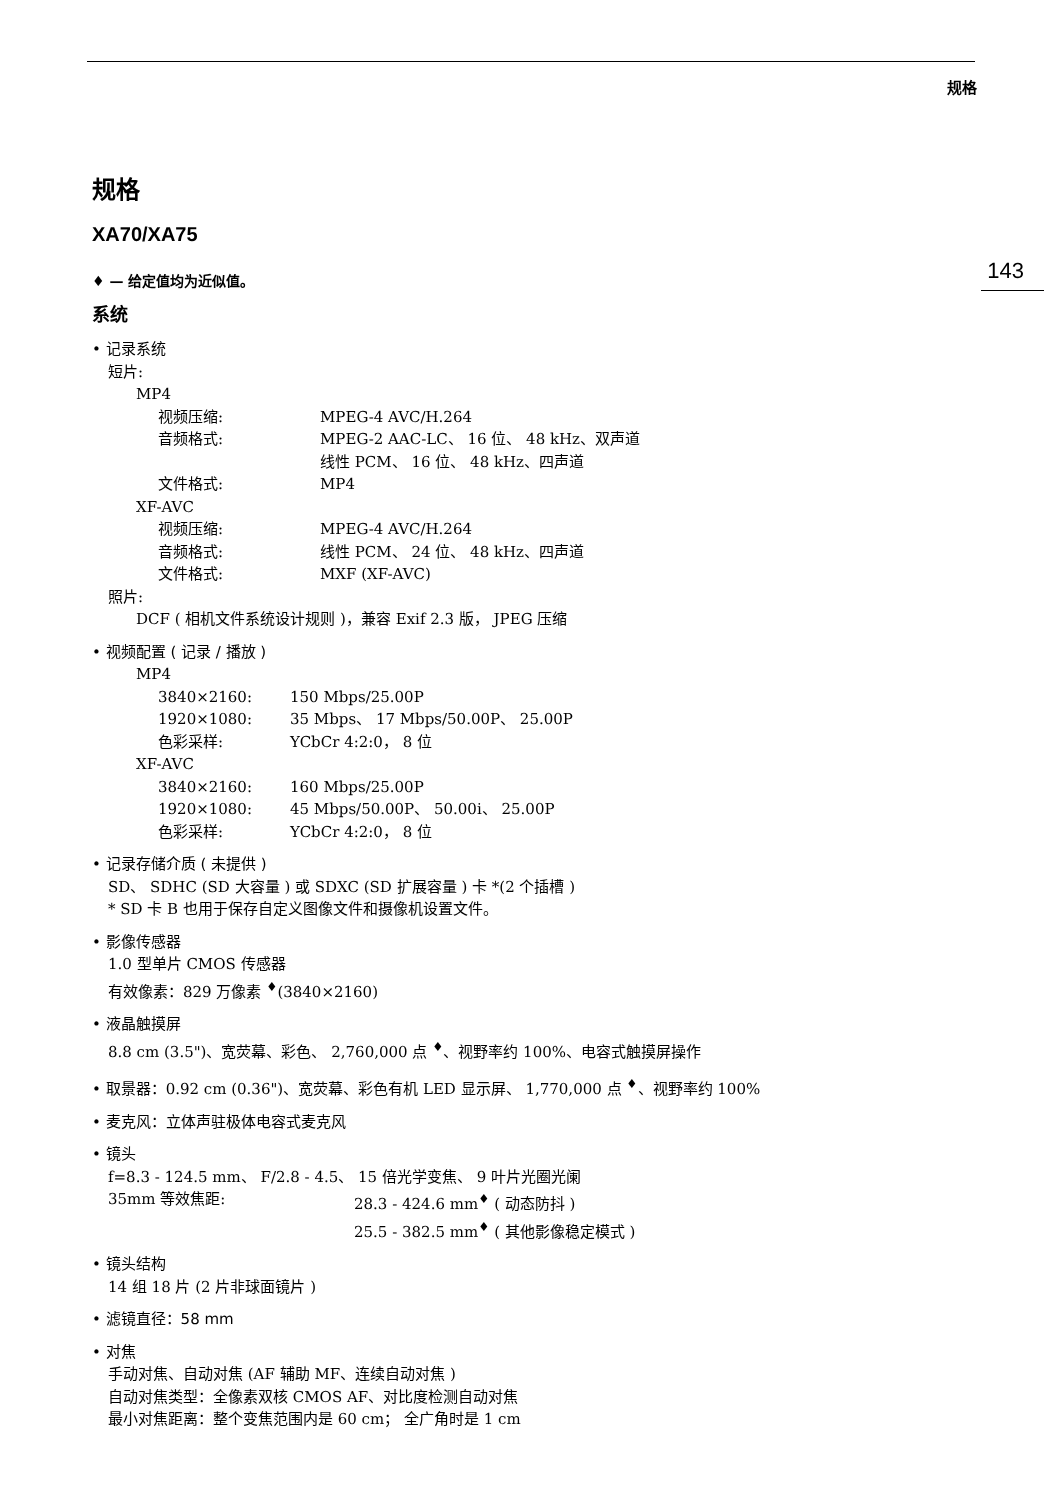规格
143
规格
XA70/XA75
♦ — 给定值均为近似值。
系统
• 记录系统
短片:
MP4
视频压缩: MPEG-4 AVC/H.264
音频格式: MPEG-2 AAC-LC、 16 位、 48 kHz、双声道
线性 PCM、 16 位、 48 kHz、四声道
文件格式: MP4
XF-AVC
视频压缩: MPEG-4 AVC/H.264
音频格式: 线性 PCM、 24 位、 48 kHz、四声道
文件格式: MXF (XF-AVC)
照片:
DCF ( 相机文件系统设计规则 )，兼容 Exif 2.3 版， JPEG 压缩
• 视频配置 ( 记录 / 播放 )
MP4
3840×2160: 150 Mbps/25.00P
1920×1080: 35 Mbps、 17 Mbps/50.00P、 25.00P
色彩采样: YCbCr 4:2:0， 8 位
XF-AVC
3840×2160: 160 Mbps/25.00P
1920×1080: 45 Mbps/50.00P、 50.00i、 25.00P
色彩采样: YCbCr 4:2:0， 8 位
• 记录存储介质 ( 未提供 )
SD、 SDHC (SD 大容量 ) 或 SDXC (SD 扩展容量 ) 卡 *(2 个插槽 )
* SD 卡 B 也用于保存自定义图像文件和摄像机设置文件。
• 影像传感器
1.0 型单片 CMOS 传感器
有效像素：829 万像素 <sup>♦</sup>(3840×2160)
• 液晶触摸屏
8.8 cm (3.5")、宽荧幕、彩色、 2,760,000 点 <sup>♦</sup>、视野率约 100%、电容式触摸屏操作
• 取景器：0.92 cm (0.36")、宽荧幕、彩色有机 LED 显示屏、 1,770,000 点 <sup>♦</sup>、视野率约 100%
• 麦克风：立体声驻极体电容式麦克风
• 镜头
f=8.3 - 124.5 mm、 F/2.8 - 4.5、 15 倍光学变焦、 9 叶片光圈光阑
35mm 等效焦距: 28.3 - 424.6 mm<sup>♦</sup> ( 动态防抖 )
25.5 - 382.5 mm<sup>♦</sup> ( 其他影像稳定模式 )
• 镜头结构
14 组 18 片 (2 片非球面镜片 )
• 滤镜直径：58 mm
• 对焦
手动对焦、自动对焦 (AF 辅助 MF、连续自动对焦 )
自动对焦类型：全像素双核 CMOS AF、对比度检测自动对焦
最小对焦距离：整个变焦范围内是 60 cm； 全广角时是 1 cm